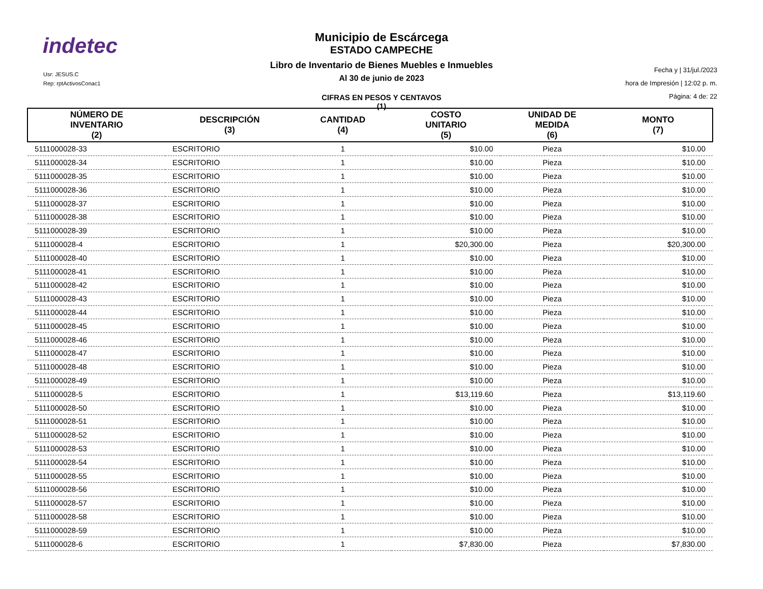indetec
Usr: JESUS.C
Rep: rptActivosConac1
Municipio de Escárcega
ESTADO CAMPECHE
Libro de Inventario de Bienes Muebles e Inmuebles
Al 30 de junio de 2023
CIFRAS EN PESOS Y CENTAVOS
(1)
Fecha y | 31/jul./2023
hora de Impresión | 12:02 p. m.
Página: 4 de: 22
| NÚMERO DE INVENTARIO (2) | DESCRIPCIÓN (3) | CANTIDAD (4) | COSTO UNITARIO (5) | UNIDAD DE MEDIDA (6) | MONTO (7) |
| --- | --- | --- | --- | --- | --- |
| 5111000028-33 | ESCRITORIO | 1 | $10.00 | Pieza | $10.00 |
| 5111000028-34 | ESCRITORIO | 1 | $10.00 | Pieza | $10.00 |
| 5111000028-35 | ESCRITORIO | 1 | $10.00 | Pieza | $10.00 |
| 5111000028-36 | ESCRITORIO | 1 | $10.00 | Pieza | $10.00 |
| 5111000028-37 | ESCRITORIO | 1 | $10.00 | Pieza | $10.00 |
| 5111000028-38 | ESCRITORIO | 1 | $10.00 | Pieza | $10.00 |
| 5111000028-39 | ESCRITORIO | 1 | $10.00 | Pieza | $10.00 |
| 5111000028-4 | ESCRITORIO | 1 | $20,300.00 | Pieza | $20,300.00 |
| 5111000028-40 | ESCRITORIO | 1 | $10.00 | Pieza | $10.00 |
| 5111000028-41 | ESCRITORIO | 1 | $10.00 | Pieza | $10.00 |
| 5111000028-42 | ESCRITORIO | 1 | $10.00 | Pieza | $10.00 |
| 5111000028-43 | ESCRITORIO | 1 | $10.00 | Pieza | $10.00 |
| 5111000028-44 | ESCRITORIO | 1 | $10.00 | Pieza | $10.00 |
| 5111000028-45 | ESCRITORIO | 1 | $10.00 | Pieza | $10.00 |
| 5111000028-46 | ESCRITORIO | 1 | $10.00 | Pieza | $10.00 |
| 5111000028-47 | ESCRITORIO | 1 | $10.00 | Pieza | $10.00 |
| 5111000028-48 | ESCRITORIO | 1 | $10.00 | Pieza | $10.00 |
| 5111000028-49 | ESCRITORIO | 1 | $10.00 | Pieza | $10.00 |
| 5111000028-5 | ESCRITORIO | 1 | $13,119.60 | Pieza | $13,119.60 |
| 5111000028-50 | ESCRITORIO | 1 | $10.00 | Pieza | $10.00 |
| 5111000028-51 | ESCRITORIO | 1 | $10.00 | Pieza | $10.00 |
| 5111000028-52 | ESCRITORIO | 1 | $10.00 | Pieza | $10.00 |
| 5111000028-53 | ESCRITORIO | 1 | $10.00 | Pieza | $10.00 |
| 5111000028-54 | ESCRITORIO | 1 | $10.00 | Pieza | $10.00 |
| 5111000028-55 | ESCRITORIO | 1 | $10.00 | Pieza | $10.00 |
| 5111000028-56 | ESCRITORIO | 1 | $10.00 | Pieza | $10.00 |
| 5111000028-57 | ESCRITORIO | 1 | $10.00 | Pieza | $10.00 |
| 5111000028-58 | ESCRITORIO | 1 | $10.00 | Pieza | $10.00 |
| 5111000028-59 | ESCRITORIO | 1 | $10.00 | Pieza | $10.00 |
| 5111000028-6 | ESCRITORIO | 1 | $7,830.00 | Pieza | $7,830.00 |